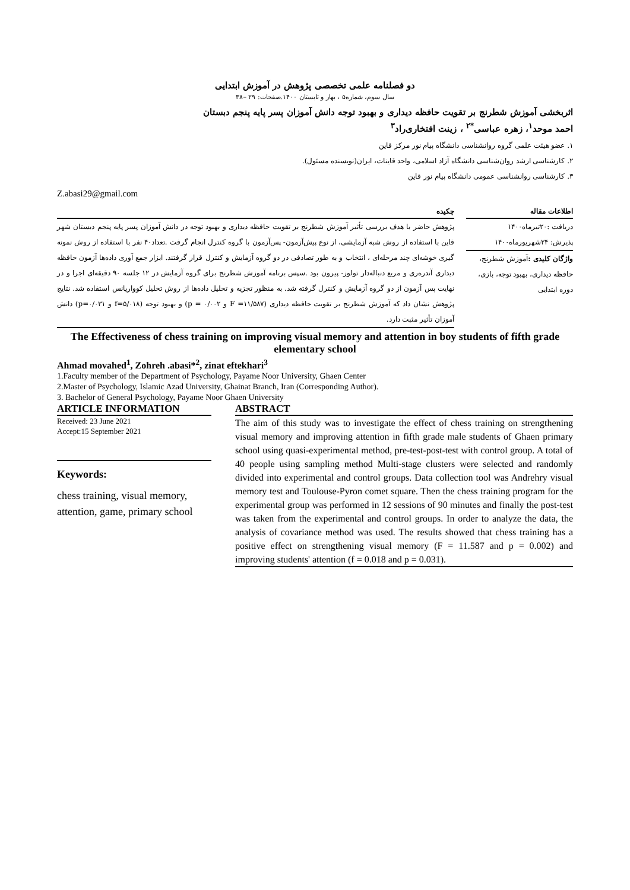دو فصلنامه علمی تخصصی پژوهش در آموزش ابتدایی
سال سوم، شماره۵ ، بهار و تابستان ۱۴۰۰.صفحات: ۲۹ –۳۸
اثربخشی آموزش شطرنج بر تقویت حافظه دیداری و بهبود توجه دانش آموزان پسر پایه پنجم دبستان
احمد موحد<sup>۱</sup>، زهره عباسی<sup>*۲</sup> ، زینت افتخاری‌راد<sup>۳</sup>
۱. عضو هیئت علمی گروه روانشناسی دانشگاه پیام نور مرکز قاین
۲. کارشناسی ارشد روان‌شناسی دانشگاه آزاد اسلامی، واحد قاینات، ایران(نویسنده مسئول).
۳. کارشناسی روانشناسی عمومی دانشگاه پیام نور قاین
Z.abasi29@gmail.com
اطلاعات مقاله
دریافت :۲۰تیرماه۱۴۰۰
پذیرش: ۲۴شهریورماه۱۴۰۰
واژگان کلیدی : آموزش شطرنج، حافظه دیداری، بهبود توجه، بازی، دوره ابتدایی
چکیده
پژوهش حاضر با هدف بررسی تأثیر آموزش شطرنج بر تقویت حافظه دیداری و بهبود توجه در دانش آموزان پسر پایه پنجم دبستان شهر قاین با استفاده از روش شبه آزمایشی، از نوع پیش‌آزمون- پس‌آزمون با گروه کنترل انجام گرفت .تعداد۴۰ نفر با استفاده از روش نمونه گیری خوشه‌ای چند مرحله‌ای ، انتخاب و به طور تصادفی در دو گروه آزمایش و کنترل قرار گرفتند. ابزار جمع آوری داده‌ها آزمون حافظه دیداری آندره‌ری و مربع دنباله‌دار تولوز- پیرون بود .سپس برنامه آموزش شطرنج برای گروه آزمایش در ۱۲ جلسه ۹۰ دقیقه‌ای اجرا و در نهایت پس آزمون از دو گروه آزمایش و کنترل گرفته شد. به منظور تجزیه و تحلیل داده‌ها از روش تحلیل کوواریانس استفاده شد. نتایج پژوهش نشان داد که آموزش شطرنج بر تقویت حافظه دیداری (F =۱۱/۵۸۷ و p = ۰/۰۰۲) و بهبود توجه (f=۵/۰۱۸ و p=۰/۰۳۱) دانش آموزان تأثیر مثبت دارد.
The Effectiveness of chess training on improving visual memory and attention in boy students of fifth grade elementary school
Ahmad movahed<sup>1</sup>, Zohreh .abasi*<sup>2</sup>, zinat eftekhari<sup>3</sup>
1.Faculty member of the Department of Psychology, Payame Noor University, Ghaen Center
2.Master of Psychology, Islamic Azad University, Ghainat Branch, Iran (Corresponding Author).
3. Bachelor of General Psychology, Payame Noor Ghaen University
ARTICLE INFORMATION
Received: 23 June 2021
Accept:15 September 2021
Keywords:
chess training, visual memory, attention, game, primary school
ABSTRACT
The aim of this study was to investigate the effect of chess training on strengthening visual memory and improving attention in fifth grade male students of Ghaen primary school using quasi-experimental method, pre-test-post-test with control group. A total of 40 people using sampling method Multi-stage clusters were selected and randomly divided into experimental and control groups. Data collection tool was Andrehry visual memory test and Toulouse-Pyron comet square. Then the chess training program for the experimental group was performed in 12 sessions of 90 minutes and finally the post-test was taken from the experimental and control groups. In order to analyze the data, the analysis of covariance method was used. The results showed that chess training has a positive effect on strengthening visual memory (F = 11.587 and p = 0.002) and improving students' attention (f = 0.018 and p = 0.031).